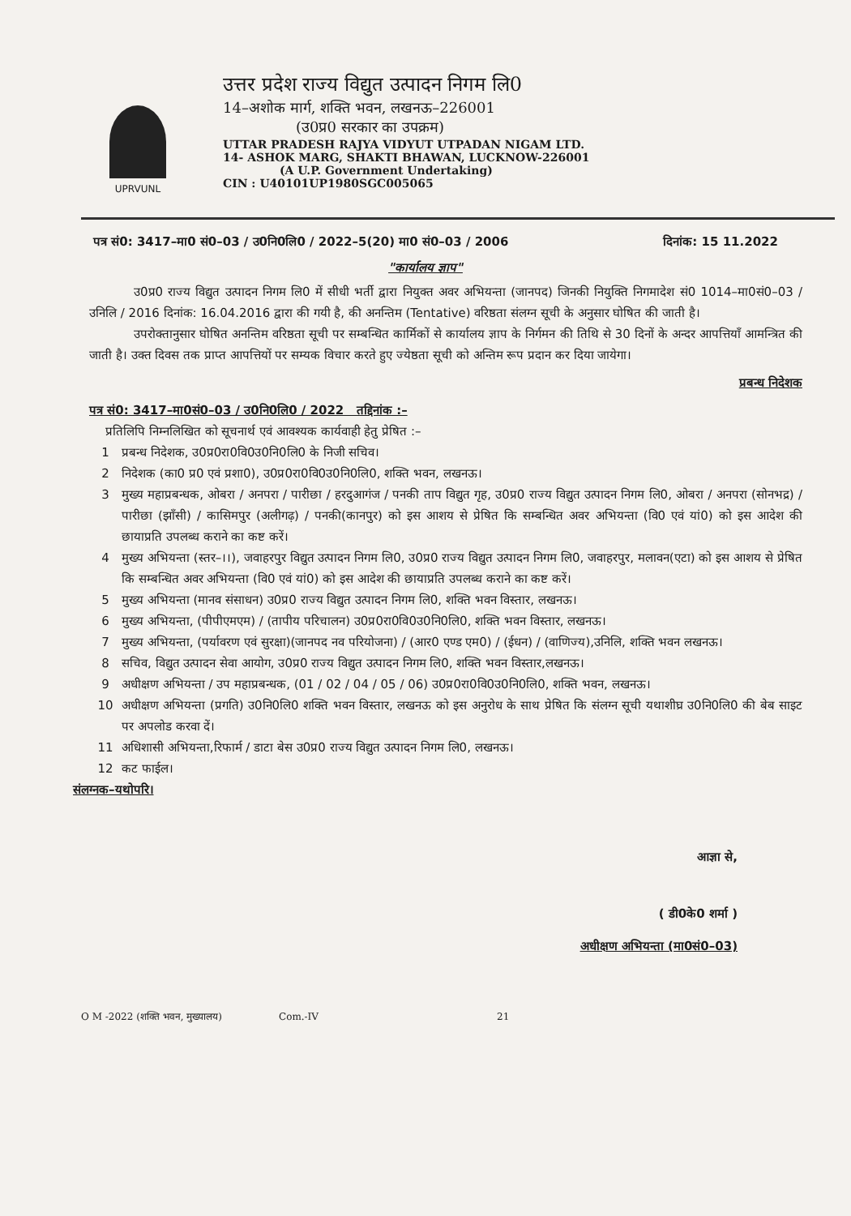UPRVUNL
उत्तर प्रदेश राज्य विद्युत उत्पादन निगम लि0
14–अशोक मार्ग, शक्ति भवन, लखनऊ–226001
(उ0प्र0 सरकार का उपक्रम)
UTTAR PRADESH RAJYA VIDYUT UTPADAN NIGAM LTD.
14- ASHOK MARG, SHAKTI BHAWAN, LUCKNOW-226001
(A U.P. Government Undertaking)
CIN : U40101UP1980SGC005065
पत्र सं0: 3417–मा0 सं0–03 / उ0नि0लि0 / 2022–5(20) मा0 सं0–03 / 2006 दिनांक: 15 11.2022
"कार्यालय ज्ञाप"
उ0प्र0 राज्य विद्युत उत्पादन निगम लि0 में सीधी भर्ती द्वारा नियुक्त अवर अभियन्ता (जानपद) जिनकी नियुक्ति निगमादेश सं0 1014–मा0सं0–03 / उनिलि / 2016 दिनांक: 16.04.2016 द्वारा की गयी है, की अनन्तिम (Tentative) वरिष्ठता संलग्न सूची के अनुसार घोषित की जाती है।
उपरोक्तानुसार घोषित अनन्तिम वरिष्ठता सूची पर सम्बन्धित कार्मिकों से कार्यालय ज्ञाप के निर्गमन की तिथि से 30 दिनों के अन्दर आपत्तियाँ आमन्त्रित की जाती है। उक्त दिवस तक प्राप्त आपत्तियों पर सम्यक विचार करते हुए ज्येष्ठता सूची को अन्तिम रूप प्रदान कर दिया जायेगा।
प्रबन्ध निदेशक
पत्र सं0: 3417–मा0सं0–03 / उ0नि0लि0 / 2022 तद्दिनांक :–
प्रतिलिपि निम्नलिखित को सूचनार्थ एवं आवश्यक कार्यवाही हेतु प्रेषित :–
1 प्रबन्ध निदेशक, उ0प्र0रा0वि0उ0नि0लि0 के निजी सचिव।
2 निदेशक (का0 प्र0 एवं प्रशा0), उ0प्र0रा0वि0उ0नि0लि0, शक्ति भवन, लखनऊ।
3 मुख्य महाप्रबन्धक, ओबरा / अनपरा / पारीछा / हरदुआगंज / पनकी ताप विद्युत गृह, उ0प्र0 राज्य विद्युत उत्पादन निगम लि0, ओबरा / अनपरा (सोनभद्र) / पारीछा (झाँसी) / कासिमपुर (अलीगढ़) / पनकी(कानपुर) को इस आशय से प्रेषित कि सम्बन्धित अवर अभियन्ता (वि0 एवं यां0) को इस आदेश की छायाप्रति उपलब्ध कराने का कष्ट करें।
4 मुख्य अभियन्ता (स्तर–।।), जवाहरपुर विद्युत उत्पादन निगम लि0, उ0प्र0 राज्य विद्युत उत्पादन निगम लि0, जवाहरपुर, मलावन(एटा) को इस आशय से प्रेषित कि सम्बन्धित अवर अभियन्ता (वि0 एवं यां0) को इस आदेश की छायाप्रति उपलब्ध कराने का कष्ट करें।
5 मुख्य अभियन्ता (मानव संसाधन) उ0प्र0 राज्य विद्युत उत्पादन निगम लि0, शक्ति भवन विस्तार, लखनऊ।
6 मुख्य अभियन्ता, (पीपीएमएम) / (तापीय परिचालन) उ0प्र0रा0वि0उ0नि0लि0, शक्ति भवन विस्तार, लखनऊ।
7 मुख्य अभियन्ता, (पर्यावरण एवं सुरक्षा)(जानपद नव परियोजना) / (आर0 एण्ड एम0) / (ईधन) / (वाणिज्य),उनिलि, शक्ति भवन लखनऊ।
8 सचिव, विद्युत उत्पादन सेवा आयोग, उ0प्र0 राज्य विद्युत उत्पादन निगम लि0, शक्ति भवन विस्तार,लखनऊ।
9 अधीक्षण अभियन्ता / उप महाप्रबन्धक, (01 / 02 / 04 / 05 / 06) उ0प्र0रा0वि0उ0नि0लि0, शक्ति भवन, लखनऊ।
10 अधीक्षण अभियन्ता (प्रगति) उ0नि0लि0 शक्ति भवन विस्तार, लखनऊ को इस अनुरोध के साथ प्रेषित कि संलग्न सूची यथाशीघ्र उ0नि0लि0 की बेब साइट पर अपलोड करवा दें।
11 अधिशासी अभियन्ता,रिफार्म / डाटा बेस उ0प्र0 राज्य विद्युत उत्पादन निगम लि0, लखनऊ।
12 कट फाईल।
संलग्नक–यथोपरि।
आज्ञा से,
( डी0के0 शर्मा )
अधीक्षण अभियन्ता (मा0सं0–03)
O M -2022 (शक्ति भवन, मुख्यालय) Com.-IV 21